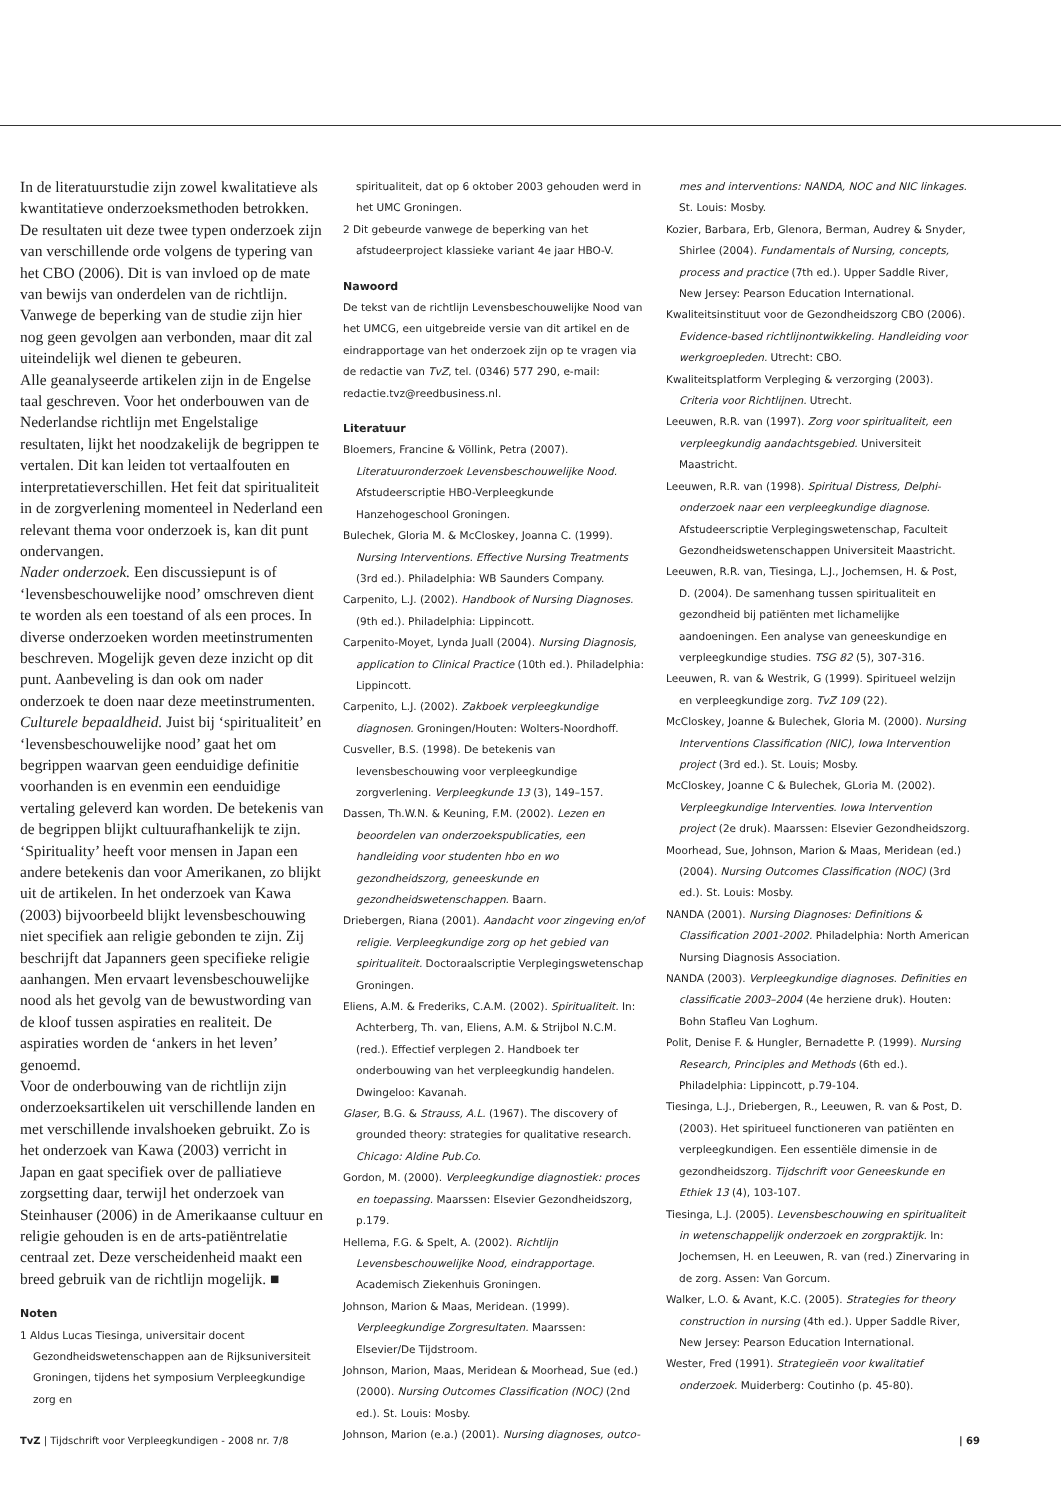In de literatuurstudie zijn zowel kwalitatieve als kwantitatieve onderzoeksmethoden betrokken. De resultaten uit deze twee typen onderzoek zijn van verschillende orde volgens de typering van het CBO (2006). Dit is van invloed op de mate van bewijs van onderdelen van de richtlijn. Vanwege de beperking van de studie zijn hier nog geen gevolgen aan verbonden, maar dit zal uiteindelijk wel dienen te gebeuren.
Alle geanalyseerde artikelen zijn in de Engelse taal geschreven. Voor het onderbouwen van de Nederlandse richtlijn met Engelstalige resultaten, lijkt het noodzakelijk de begrippen te vertalen. Dit kan leiden tot vertaalfouten en interpretatieverschillen. Het feit dat spiritualiteit in de zorgverlening momenteel in Nederland een relevant thema voor onderzoek is, kan dit punt ondervangen.
Nader onderzoek. Een discussiepunt is of ‘levensbeschouwelijke nood’ omschreven dient te worden als een toestand of als een proces. In diverse onderzoeken worden meetinstrumenten beschreven. Mogelijk geven deze inzicht op dit punt. Aanbeveling is dan ook om nader onderzoek te doen naar deze meetinstrumenten.
Culturele bepaaldheid. Juist bij ‘spiritualiteit’ en ‘levensbeschouwelijke nood’ gaat het om begrippen waarvan geen eenduidige definitie voorhanden is en evenmin een eenduidige vertaling geleverd kan worden. De betekenis van de begrippen blijkt cultuurafhankelijk te zijn. ‘Spirituality’ heeft voor mensen in Japan een andere betekenis dan voor Amerikanen, zo blijkt uit de artikelen. In het onderzoek van Kawa (2003) bijvoorbeeld blijkt levensbeschouwing niet specifiek aan religie gebonden te zijn. Zij beschrijft dat Japanners geen specifieke religie aanhangen. Men ervaart levensbeschouwelijke nood als het gevolg van de bewustwording van de kloof tussen aspiraties en realiteit. De aspiraties worden de ‘ankers in het leven’ genoemd.
Voor de onderbouwing van de richtlijn zijn onderzoeksartikelen uit verschillende landen en met verschillende invalshoeken gebruikt. Zo is het onderzoek van Kawa (2003) verricht in Japan en gaat specifiek over de palliatieve zorgsetting daar, terwijl het onderzoek van Steinhauser (2006) in de Amerikaanse cultuur en religie gehouden is en de arts-patiëntrelatie centraal zet. Deze verscheidenheid maakt een breed gebruik van de richtlijn mogelijk. ■
Noten
1 Aldus Lucas Tiesinga, universitair docent Gezondheidswetenschappen aan de Rijksuniversiteit Groningen, tijdens het symposium Verpleegkundige zorg en
spiritualiteit, dat op 6 oktober 2003 gehouden werd in het UMC Groningen.
2 Dit gebeurde vanwege de beperking van het afstudeerproject klassieke variant 4e jaar HBO-V.
Nawoord
De tekst van de richtlijn Levensbeschouwelijke Nood van het UMCG, een uitgebreide versie van dit artikel en de eindrapportage van het onderzoek zijn op te vragen via de redactie van TvZ, tel. (0346) 577 290, e-mail: redactie.tvz@reedbusiness.nl.
Literatuur
Bloemers, Francine & Völlink, Petra (2007). Literatuuronderzoek Levensbeschouwelijke Nood. Afstudeerscriptie HBO-Verpleegkunde Hanzehogeschool Groningen.
Bulechek, Gloria M. & McCloskey, Joanna C. (1999). Nursing Interventions. Effective Nursing Treatments (3rd ed.). Philadelphia: WB Saunders Company.
Carpenito, L.J. (2002). Handbook of Nursing Diagnoses. (9th ed.). Philadelphia: Lippincott.
Carpenito-Moyet, Lynda Juall (2004). Nursing Diagnosis, application to Clinical Practice (10th ed.). Philadelphia: Lippincott.
Carpenito, L.J. (2002). Zakboek verpleegkundige diagnosen. Groningen/Houten: Wolters-Noordhoff.
Cusveller, B.S. (1998). De betekenis van levensbeschouwing voor verpleegkundige zorgverlening. Verpleegkunde 13 (3), 149–157.
Dassen, Th.W.N. & Keuning, F.M. (2002). Lezen en beoordelen van onderzoekspublicaties, een handleiding voor studenten hbo en wo gezondheidszorg, geneeskunde en gezondheidswetenschappen. Baarn.
Driebergen, Riana (2001). Aandacht voor zingeving en/of religie. Verpleegkundige zorg op het gebied van spiritualiteit. Doctoraalscriptie Verplegingswetenschap Groningen.
Eliens, A.M. & Frederiks, C.A.M. (2002). Spiritualiteit. In: Achterberg, Th. van, Eliens, A.M. & Strijbol N.C.M. (red.). Effectief verplegen 2. Handboek ter onderbouwing van het verpleegkundig handelen. Dwingeloo: Kavanah.
Glaser, B.G. & Strauss, A.L. (1967). The discovery of grounded theory: strategies for qualitative research. Chicago: Aldine Pub.Co.
Gordon, M. (2000). Verpleegkundige diagnostiek: proces en toepassing. Maarssen: Elsevier Gezondheidszorg, p.179.
Hellema, F.G. & Spelt, A. (2002). Richtlijn Levensbeschouwelijke Nood, eindrapportage. Academisch Ziekenhuis Groningen.
Johnson, Marion & Maas, Meridean. (1999). Verpleegkundige Zorgresultaten. Maarssen: Elsevier/De Tijdstroom.
Johnson, Marion, Maas, Meridean & Moorhead, Sue (ed.) (2000). Nursing Outcomes Classification (NOC) (2nd ed.). St. Louis: Mosby.
Johnson, Marion (e.a.) (2001). Nursing diagnoses, outco-
mes and interventions: NANDA, NOC and NIC linkages. St. Louis: Mosby.
Kozier, Barbara, Erb, Glenora, Berman, Audrey & Snyder, Shirlee (2004). Fundamentals of Nursing, concepts, process and practice (7th ed.). Upper Saddle River, New Jersey: Pearson Education International.
Kwaliteitsinstituut voor de Gezondheidszorg CBO (2006). Evidence-based richtlijnontwikkeling. Handleiding voor werkgroepleden. Utrecht: CBO.
Kwaliteitsplatform Verpleging & verzorging (2003). Criteria voor Richtlijnen. Utrecht.
Leeuwen, R.R. van (1997). Zorg voor spiritualiteit, een verpleegkundig aandachtsgebied. Universiteit Maastricht.
Leeuwen, R.R. van (1998). Spiritual Distress, Delphi-onderzoek naar een verpleegkundige diagnose. Afstudeerscriptie Verplegingswetenschap, Faculteit Gezondheidswetenschappen Universiteit Maastricht.
Leeuwen, R.R. van, Tiesinga, L.J., Jochemsen, H. & Post, D. (2004). De samenhang tussen spiritualiteit en gezondheid bij patiënten met lichamelijke aandoeningen. Een analyse van geneeskundige en verpleegkundige studies. TSG 82 (5), 307-316.
Leeuwen, R. van & Westrik, G (1999). Spiritueel welzijn en verpleegkundige zorg. TvZ 109 (22).
McCloskey, Joanne & Bulechek, Gloria M. (2000). Nursing Interventions Classification (NIC), Iowa Intervention project (3rd ed.). St. Louis; Mosby.
McCloskey, Joanne C & Bulechek, GLoria M. (2002). Verpleegkundige Interventies. Iowa Intervention project (2e druk). Maarssen: Elsevier Gezondheidszorg.
Moorhead, Sue, Johnson, Marion & Maas, Meridean (ed.) (2004). Nursing Outcomes Classification (NOC) (3rd ed.). St. Louis: Mosby.
NANDA (2001). Nursing Diagnoses: Definitions & Classification 2001-2002. Philadelphia: North American Nursing Diagnosis Association.
NANDA (2003). Verpleegkundige diagnoses. Definities en classificatie 2003–2004 (4e herziene druk). Houten: Bohn Stafleu Van Loghum.
Polit, Denise F. & Hungler, Bernadette P. (1999). Nursing Research, Principles and Methods (6th ed.). Philadelphia: Lippincott, p.79-104.
Tiesinga, L.J., Driebergen, R., Leeuwen, R. van & Post, D. (2003). Het spiritueel functioneren van patiënten en verpleegkundigen. Een essentiële dimensie in de gezondheidszorg. Tijdschrift voor Geneeskunde en Ethiek 13 (4), 103-107.
Tiesinga, L.J. (2005). Levensbeschouwing en spiritualiteit in wetenschappelijk onderzoek en zorgpraktijk. In: Jochemsen, H. en Leeuwen, R. van (red.) Zinervaring in de zorg. Assen: Van Gorcum.
Walker, L.O. & Avant, K.C. (2005). Strategies for theory construction in nursing (4th ed.). Upper Saddle River, New Jersey: Pearson Education International.
Wester, Fred (1991). Strategieën voor kwalitatief onderzoek. Muiderberg: Coutinho (p. 45-80).
TvZ | Tijdschrift voor Verpleegkundigen - 2008 nr. 7/8 | 69